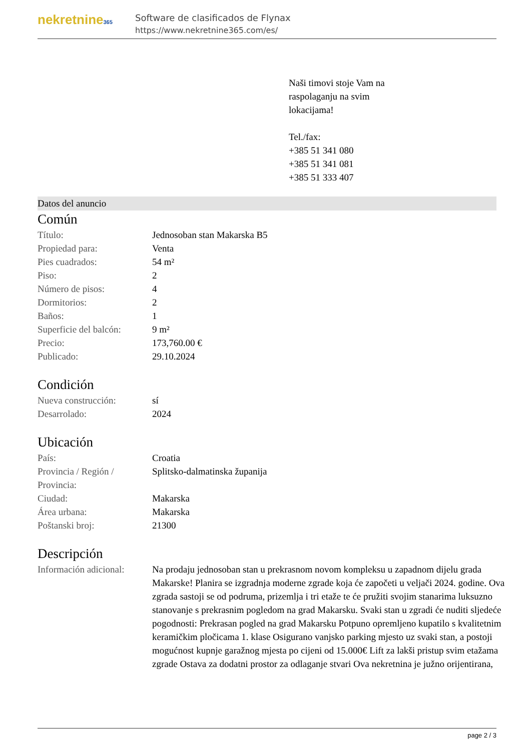nekretnine365
Software de clasificados de Flynax
https://www.nekretnine365.com/es/
Naši timovi stoje Vam na
raspolaganju na svim
lokacijama!
Tel./fax:
+385 51 341 080
+385 51 341 081
+385 51 333 407
Datos del anuncio
Común
| Título: | Jednosoban stan Makarska B5 |
| Propiedad para: | Venta |
| Pies cuadrados: | 54 m² |
| Piso: | 2 |
| Número de pisos: | 4 |
| Dormitorios: | 2 |
| Baños: | 1 |
| Superficie del balcón: | 9 m² |
| Precio: | 173,760.00 € |
| Publicado: | 29.10.2024 |
Condición
| Nueva construcción: | sí |
| Desarrolado: | 2024 |
Ubicación
| País: | Croatia |
| Provincia / Región / Provincia: | Splitsko-dalmatinska županija |
| Ciudad: | Makarska |
| Área urbana: | Makarska |
| Poštanski broj: | 21300 |
Descripción
| Información adicional: | Na prodaju jednosoban stan u prekrasnom novom kompleksu u zapadnom dijelu grada Makarske! Planira se izgradnja moderne zgrade koja će započeti u veljači 2024. godine. Ova zgrada sastoji se od podruma, prizemlja i tri etaže te će pružiti svojim stanarima luksuzno stanovanje s prekrasnim pogledom na grad Makarsku. Svaki stan u zgradi će nuditi sljedeće pogodnosti: Prekrasan pogled na grad Makarsku Potpuno opremljeno kupatilo s kvalitetnim keramičkim pločicama 1. klase Osigurano vanjsko parking mjesto uz svaki stan, a postoji mogućnost kupnje garažnog mjesta po cijeni od 15.000€ Lift za lakši pristup svim etažama zgrade Ostava za dodatni prostor za odlaganje stvari Ova nekretnina je južno orijentirana, |
page 2 / 3